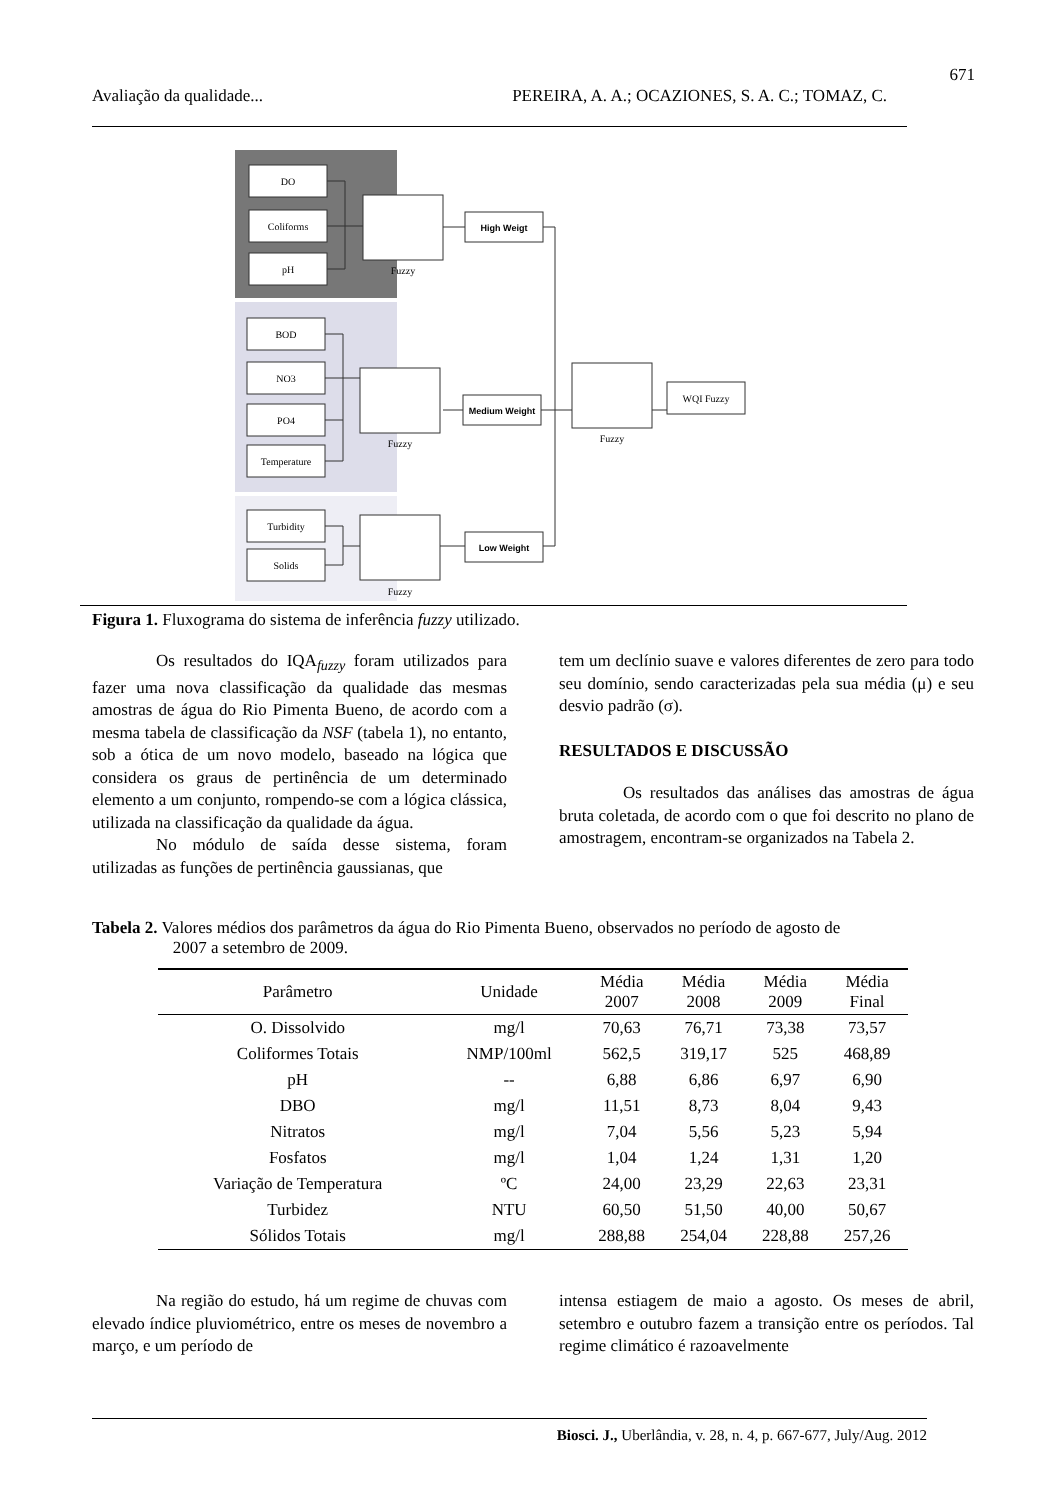671
Avaliação da qualidade... PEREIRA, A. A.; OCAZIONES, S. A. C.; TOMAZ, C.
DO
Coliforms
pH
BOD
NO3
PO4
Temperature
Turbidity
Solids
Fuzzy
Fuzzy
Fuzzy
Fuzzy
High Weigt
Medium Weight
Low Weight
WQI Fuzzy
Figura 1. Fluxograma do sistema de inferência fuzzy utilizado.
Os resultados do IQA<sub>fuzzy</sub> foram utilizados para fazer uma nova classificação da qualidade das mesmas amostras de água do Rio Pimenta Bueno, de acordo com a mesma tabela de classificação da NSF (tabela 1), no entanto, sob a ótica de um novo modelo, baseado na lógica que considera os graus de pertinência de um determinado elemento a um conjunto, rompendo-se com a lógica clássica, utilizada na classificação da qualidade da água.
No módulo de saída desse sistema, foram utilizadas as funções de pertinência gaussianas, que
tem um declínio suave e valores diferentes de zero para todo seu domínio, sendo caracterizadas pela sua média (μ) e seu desvio padrão (σ).
RESULTADOS E DISCUSSÃO
Os resultados das análises das amostras de água bruta coletada, de acordo com o que foi descrito no plano de amostragem, encontram-se organizados na Tabela 2.
Tabela 2. Valores médios dos parâmetros da água do Rio Pimenta Bueno, observados no período de agosto de
2007 a setembro de 2009.
| Parâmetro | Unidade | Média 2007 | Média 2008 | Média 2009 | Média Final |
| --- | --- | --- | --- | --- | --- |
| O. Dissolvido | mg/l | 70,63 | 76,71 | 73,38 | 73,57 |
| Coliformes Totais | NMP/100ml | 562,5 | 319,17 | 525 | 468,89 |
| pH | -- | 6,88 | 6,86 | 6,97 | 6,90 |
| DBO | mg/l | 11,51 | 8,73 | 8,04 | 9,43 |
| Nitratos | mg/l | 7,04 | 5,56 | 5,23 | 5,94 |
| Fosfatos | mg/l | 1,04 | 1,24 | 1,31 | 1,20 |
| Variação de Temperatura | ºC | 24,00 | 23,29 | 22,63 | 23,31 |
| Turbidez | NTU | 60,50 | 51,50 | 40,00 | 50,67 |
| Sólidos Totais | mg/l | 288,88 | 254,04 | 228,88 | 257,26 |
Na região do estudo, há um regime de chuvas com elevado índice pluviométrico, entre os meses de novembro a março, e um período de
intensa estiagem de maio a agosto. Os meses de abril, setembro e outubro fazem a transição entre os períodos. Tal regime climático é razoavelmente
Biosci. J., Uberlândia, v. 28, n. 4, p. 667-677, July/Aug. 2012